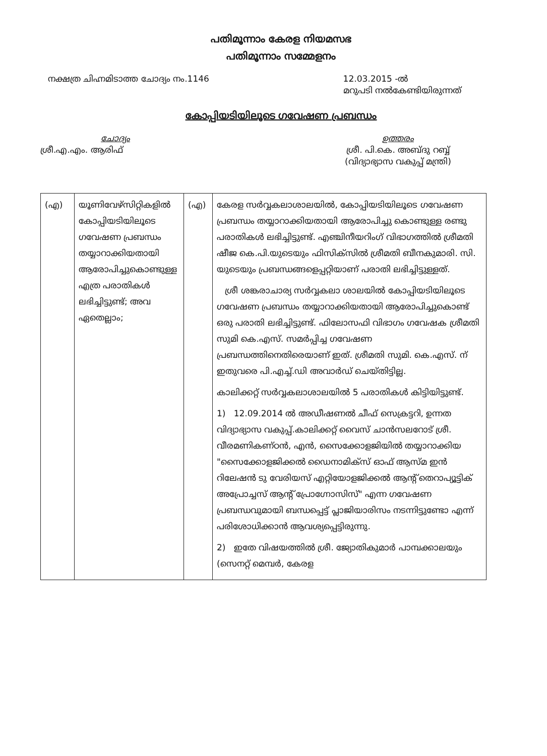പതിമൂന്നാം കേരള നിയമസഭ
പതിമൂന്നാം സമ്മേളനം
നക്ഷത്ര ചിഹ്നമിടാത്ത ചോദ്യം നം.1146
12.03.2015 -ൽ
മറുപടി നൽകേണ്ടിയിരുന്നത്
കോപ്പിയടിയിലൂടെ ഗവേഷണ പ്രബന്ധം
ചോദ്യം
ശ്രീ.എ.എം. ആരിഫ്
ഉത്തരം
ശ്രീ. പി.കെ. അബ്ദു റബ്ബ്
(വിദ്യാഭ്യാസ വകുപ്പ് മന്ത്രി)
| (എ) | യൂണിവേഴ്സിറ്റികളിൽ കോപ്പിയടിയിലൂടെ ഗവേഷണ പ്രബന്ധം തയ്യാറാക്കിയതായി ആരോപിച്ചുകൊണ്ടുള്ള എത്ര പരാതികൾ ലഭിച്ചിട്ടുണ്ട്; അവ ഏതെല്ലാം; | (എ) | കേരള സർവ്വകലാശാലയിൽ, കോപ്പിയടിയിലൂടെ ഗവേഷണ പ്രബന്ധം തയ്യാറാക്കിയതായി ആരോപിച്ചു കൊണ്ടുള്ള രണ്ടു പരാതികൾ ലഭിച്ചിട്ടുണ്ട്. എഞ്ചിനീയറിംഗ് വിഭാഗത്തിൽ ശ്രീമതി ഷീജ കെ.പി.യുടെയും ഫിസിക്സിൽ ശ്രീമതി ബീനകുമാരി. സി. യുടെയും പ്രബന്ധങ്ങളെപ്പറ്റിയാണ് പരാതി ലഭിച്ചിട്ടുള്ളത്. ശ്രീ ശങ്കരാചാര്യ സർവ്വകലാ ശാലയിൽ കോപ്പിയടിയിലൂടെ ഗവേഷണ പ്രബന്ധം തയ്യാറാക്കിയതായി ആരോപിച്ചുകൊണ്ട് ഒരു പരാതി ലഭിച്ചിട്ടുണ്ട്. ഫിലോസഫി വിഭാഗം ഗവേഷക ശ്രീമതി സുമി കെ.എസ്. സമർപ്പിച്ച ഗവേഷണ പ്രബന്ധത്തിനെതിരെയാണ് ഇത്. ശ്രീമതി സുമി. കെ.എസ്. ന് ഇതുവരെ പി.എച്ച്.ഡി അവാർഡ് ചെയ്തിട്ടില്ല. കാലിക്കറ്റ് സർവ്വകലാശാലയിൽ 5 പരാതികൾ കിട്ടിയിട്ടുണ്ട്. 1) 12.09.2014 ൽ അഡീഷണൽ ചീഫ് സെക്രട്ടറി, ഉന്നത വിദ്യാഭ്യാസ വകുപ്പ്.കാലിക്കറ്റ് വൈസ് ചാൻസലറോട് ശ്രീ. വീരമണികണ്ഠൻ, എൻ, സൈക്കോളജിയിൽ തയ്യാറാക്കിയ "സൈക്കോളജിക്കൽ ഡൈനാമിക്സ് ഓഫ് ആസ്മ ഇൻ റിലേഷൻ ടു വേരിയസ് എറ്റിയോളജിക്കൽ ആന്റ് തെറാപ്യൂട്ടിക് അപ്രോച്ചസ് ആന്റ് പ്രോഗ്നോസിസ്" എന്ന ഗവേഷണ പ്രബന്ധവുമായി ബന്ധപ്പെട്ട് പ്ലാജിയാരിസം നടന്നിട്ടുണ്ടോ എന്ന് പരിശോധിക്കാൻ ആവശ്യപ്പെട്ടിരുന്നു. 2) ഇതേ വിഷയത്തിൽ ശ്രീ. ജ്യോതികുമാർ പാമ്പക്കാലയും (സെനറ്റ് മെമ്പർ, കേരള |